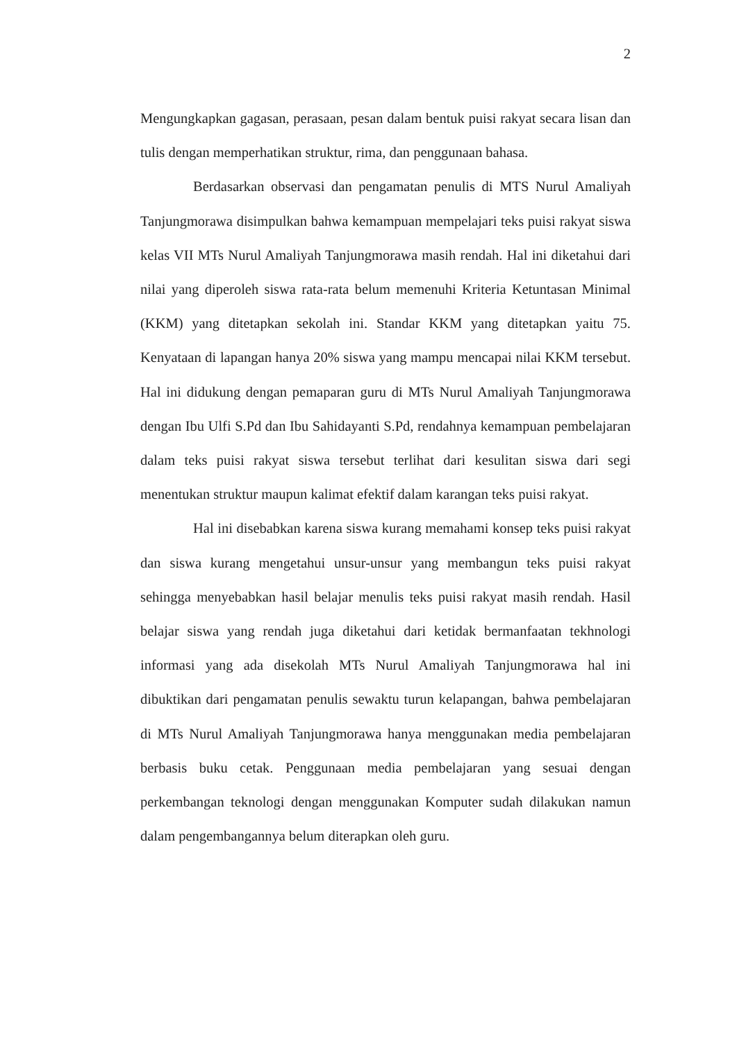2
Mengungkapkan gagasan, perasaan, pesan dalam bentuk puisi rakyat secara lisan dan tulis dengan memperhatikan struktur, rima, dan penggunaan bahasa.
Berdasarkan observasi dan pengamatan penulis di MTS Nurul Amaliyah Tanjungmorawa disimpulkan bahwa kemampuan mempelajari teks puisi rakyat siswa kelas VII MTs Nurul Amaliyah Tanjungmorawa masih rendah. Hal ini diketahui dari nilai yang diperoleh siswa rata-rata belum memenuhi Kriteria Ketuntasan Minimal (KKM) yang ditetapkan sekolah ini. Standar KKM yang ditetapkan yaitu 75. Kenyataan di lapangan hanya 20% siswa yang mampu mencapai nilai KKM tersebut. Hal ini didukung dengan pemaparan guru di MTs Nurul Amaliyah Tanjungmorawa dengan Ibu Ulfi S.Pd dan Ibu Sahidayanti S.Pd, rendahnya kemampuan pembelajaran dalam teks puisi rakyat siswa tersebut terlihat dari kesulitan siswa dari segi menentukan struktur maupun kalimat efektif dalam karangan teks puisi rakyat.
Hal ini disebabkan karena siswa kurang memahami konsep teks puisi rakyat dan siswa kurang mengetahui unsur-unsur yang membangun teks puisi rakyat sehingga menyebabkan hasil belajar menulis teks puisi rakyat masih rendah. Hasil belajar siswa yang rendah juga diketahui dari ketidak bermanfaatan tekhnologi informasi yang ada disekolah MTs Nurul Amaliyah Tanjungmorawa hal ini dibuktikan dari pengamatan penulis sewaktu turun kelapangan, bahwa pembelajaran di MTs Nurul Amaliyah Tanjungmorawa hanya menggunakan media pembelajaran berbasis buku cetak. Penggunaan media pembelajaran yang sesuai dengan perkembangan teknologi dengan menggunakan Komputer sudah dilakukan namun dalam pengembangannya belum diterapkan oleh guru.